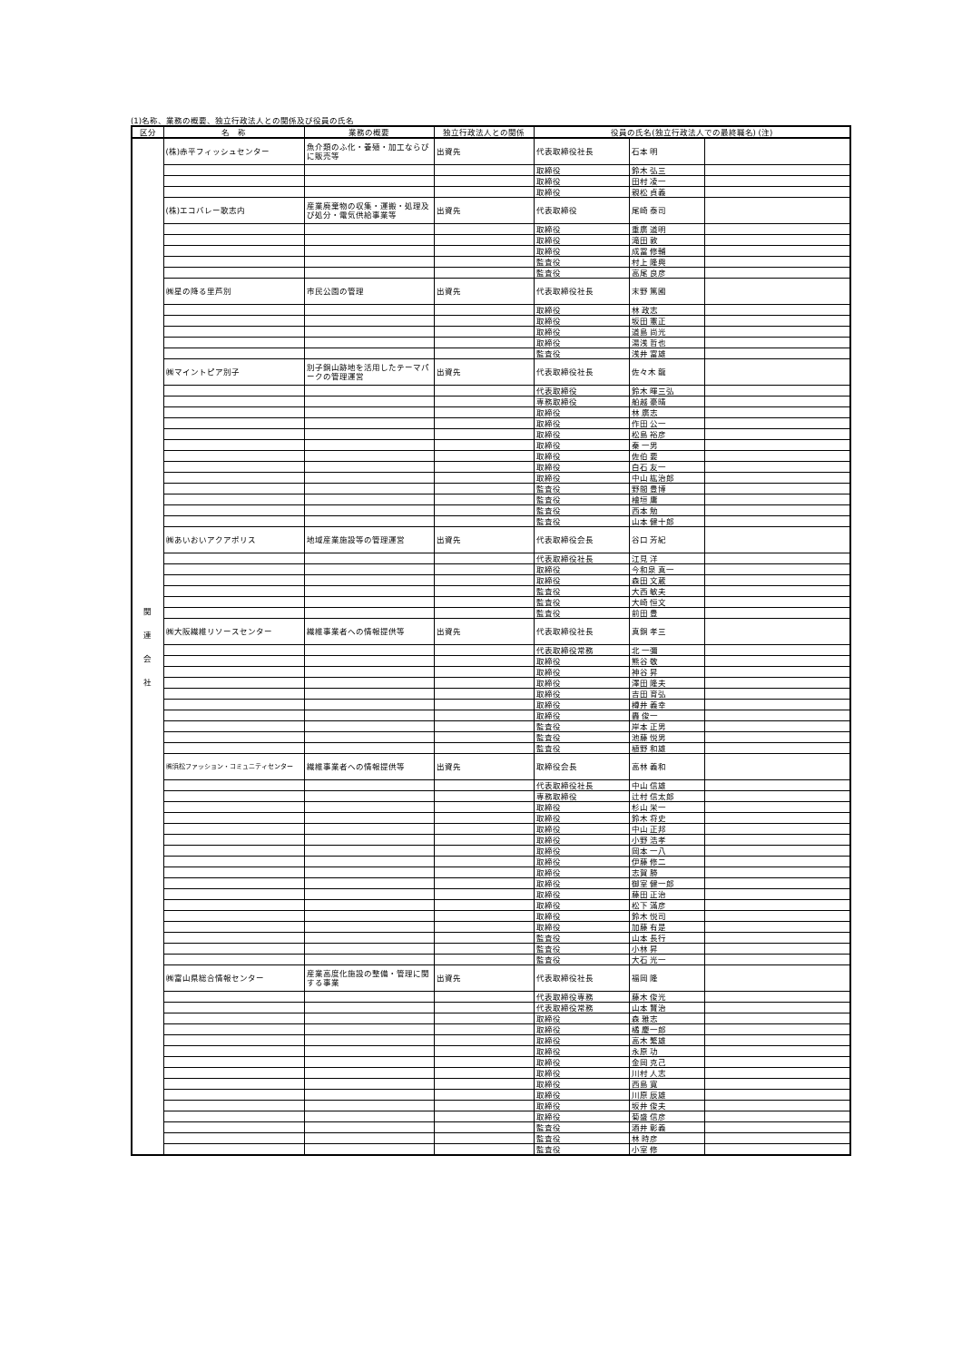(1)名称、業務の概要、独立行政法人との関係及び役員の氏名
| 区分 | 名 称 | 業務の概要 | 独立行政法人との関係 | 役員の氏名(独立行政法人での最終職名) (注) | | |
| --- | --- | --- | --- | --- | --- | --- |
| 関 連 会 社 | (株)赤平フィッシュセンター | 魚介類のふ化・養殖・加工ならびに販売等 | 出資先 | 代表取締役社長 | 石本 明 | |
| | | | | 取締役 | 鈴木 弘三 | |
| | | | | 取締役 | 田村 凌一 | |
| | | | | 取締役 | 親松 貞義 | |
| | (株)エコバレー歌志内 | 産業廃棄物の収集・運搬・処理及び処分・電気供給事業等 | 出資先 | 代表取締役 | 尾崎 泰司 | |
| | | | | 取締役 | 重廣 道明 | |
| | | | | 取締役 | 滝田 敦 | |
| | | | | 取締役 | 成冨 修輔 | |
| | | | | 監査役 | 村上 隆興 | |
| | | | | 監査役 | 高尾 良彦 | |
| | ㈱星の降る里芦別 | 市民公園の管理 | 出資先 | 代表取締役社長 | 末野 篤國 | |
| | | | | 取締役 | 林 政志 | |
| | | | | 取締役 | 坂田 憲正 | |
| | | | | 取締役 | 道島 尚光 | |
| | | | | 取締役 | 湯浅 哲也 | |
| | | | | 監査役 | 浅井 富雄 | |
| | ㈱マイントピア別子 | 別子銅山跡地を活用したテーマパークの管理運営 | 出資先 | 代表取締役社長 | 佐々木 龍 | |
| | | | | 代表取締役 | 鈴木 暉三弘 | |
| | | | | 専務取締役 | 船越 豪晴 | |
| | | | | 取締役 | 林 廣志 | |
| | | | | 取締役 | 作田 公一 | |
| | | | | 取締役 | 松島 裕彦 | |
| | | | | 取締役 | 秦 一男 | |
| | | | | 取締役 | 佐伯 要 | |
| | | | | 取締役 | 白石 友一 | |
| | | | | 取締役 | 中山 紘治郎 | |
| | | | | 監査役 | 野間 豊博 | |
| | | | | 監査役 | 檜垣 庸 | |
| | | | | 監査役 | 西本 勉 | |
| | | | | 監査役 | 山本 健十郎 | |
| | ㈱あいおいアクアポリス | 地域産業施設等の管理運営 | 出資先 | 代表取締役会長 | 谷口 芳紀 | |
| | | | | 代表取締役社長 | 江見 洋 | |
| | | | | 取締役 | 今和泉 真一 | |
| | | | | 取締役 | 森田 文蔵 | |
| | | | | 監査役 | 大西 敏夫 | |
| | | | | 監査役 | 大崎 恒文 | |
| | | | | 監査役 | 前田 豊 | |
| | ㈱大阪繊維リソースセンター | 繊維事業者への情報提供等 | 出資先 | 代表取締役社長 | 真銅 孝三 | |
| | | | | 代表取締役常務 | 北 一彌 | |
| | | | | 取締役 | 熊谷 敬 | |
| | | | | 取締役 | 神谷 昇 | |
| | | | | 取締役 | 澤田 隆夫 | |
| | | | | 取締役 | 吉田 育弘 | |
| | | | | 取締役 | 樽井 義幸 | |
| | | | | 取締役 | 轟 俊一 | |
| | | | | 監査役 | 岸本 正男 | |
| | | | | 監査役 | 池藤 悦男 | |
| | | | | 監査役 | 植野 和雄 | |
| | ㈱浜松ファッション・コミュニティセンター | 繊維事業者への情報提供等 | 出資先 | 取締役会長 | 高林 義和 | |
| | | | | 代表取締役社長 | 中山 信雄 | |
| | | | | 専務取締役 | 辻村 信太郎 | |
| | | | | 取締役 | 杉山 栄一 | |
| | | | | 取締役 | 鈴木 将史 | |
| | | | | 取締役 | 中山 正邦 | |
| | | | | 取締役 | 小野 浩孝 | |
| | | | | 取締役 | 岡本 一八 | |
| | | | | 取締役 | 伊藤 修二 | |
| | | | | 取締役 | 志賀 勝 | |
| | | | | 取締役 | 御室 健一郎 | |
| | | | | 取締役 | 藤田 正治 | |
| | | | | 取締役 | 松下 滿彦 | |
| | | | | 取締役 | 鈴木 悦司 | |
| | | | | 取締役 | 加藤 有是 | |
| | | | | 監査役 | 山本 長行 | |
| | | | | 監査役 | 小林 昇 | |
| | | | | 監査役 | 大石 光一 | |
| | ㈱富山県総合情報センター | 産業高度化施設の整備・管理に関する事業 | 出資先 | 代表取締役社長 | 福岡 隆 | |
| | | | | 代表取締役専務 | 藤木 俊光 | |
| | | | | 代表取締役常務 | 山本 賢治 | |
| | | | | 取締役 | 森 雅志 | |
| | | | | 取締役 | 橘 慶一郎 | |
| | | | | 取締役 | 高木 繁雄 | |
| | | | | 取締役 | 永原 功 | |
| | | | | 取締役 | 金岡 克己 | |
| | | | | 取締役 | 川村 人志 | |
| | | | | 取締役 | 西島 寛 | |
| | | | | 取締役 | 川原 辰雄 | |
| | | | | 取締役 | 坂井 俊夫 | |
| | | | | 取締役 | 菊盛 信彦 | |
| | | | | 監査役 | 酒井 彰義 | |
| | | | | 監査役 | 林 時彦 | |
| | | | | 監査役 | 小室 修 | |